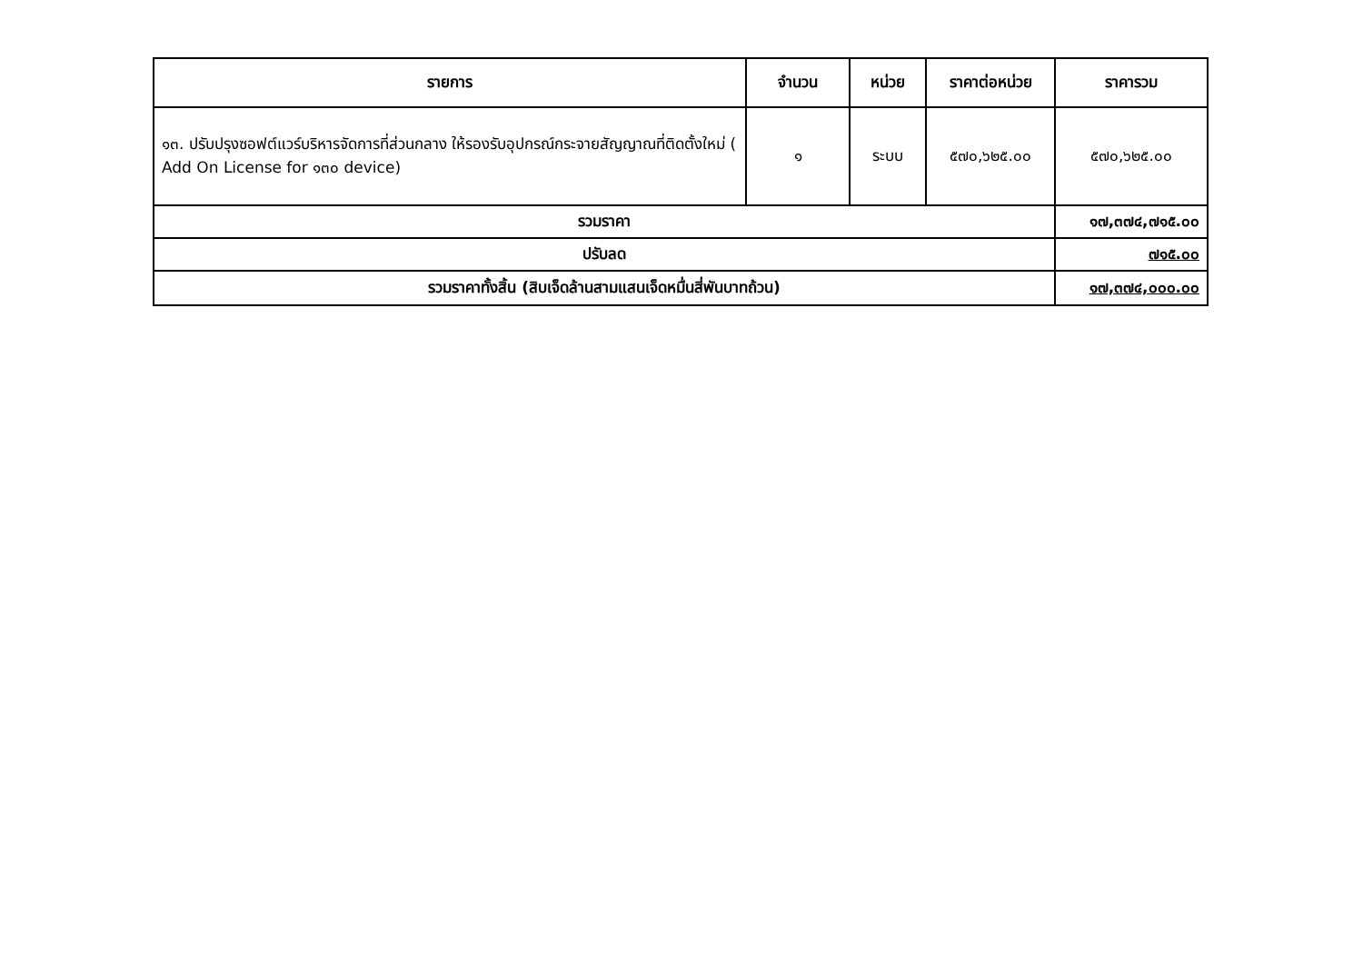| รายการ | จำนวน | หน่วย | ราคาต่อหน่วย | ราคารวม |
| --- | --- | --- | --- | --- |
| ๑๓. ปรับปรุงซอฟต์แวร์บริหารจัดการที่ส่วนกลาง ให้รองรับอุปกรณ์กระจายสัญญาณที่ติดตั้งใหม่ ( Add On License for ๑๓๐ device) | ๑ | ระบบ | ๕๗๐,๖๒๕.๐๐ | ๕๗๐,๖๒๕.๐๐ |
| รวมราคา | | | | ๑๗,๓๗๔,๗๑๕.๐๐ |
| ปรับลด | | | | ๗๑๕.๐๐ |
| รวมราคาทั้งสิ้น (สิบเจ็ดล้านสามแสนเจ็ดหมื่นสี่พันบาทถ้วน) | | | | ๑๗,๓๗๔,๐๐๐.๐๐ |